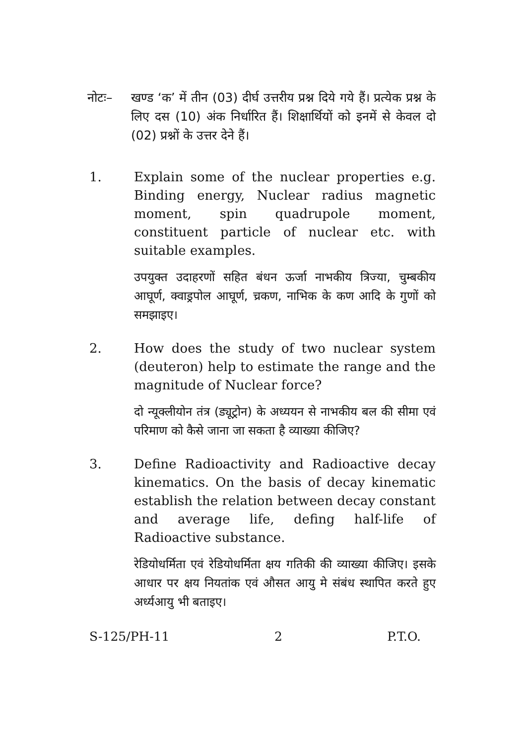नोटः– खण्ड ‘क’ में तीन (03) दीर्घ उत्तरीय प्रश्न दिये गये हैं। प्रत्येक प्रश्न के लिए दस (10) अंक निर्धारित हैं। शिक्षार्थियों को इनमें से केवल दो (02) प्रश्नों के उत्तर देने हैं।
1. Explain some of the nuclear properties e.g. Binding energy, Nuclear radius magnetic moment, spin quadrupole moment, constituent particle of nuclear etc. with suitable examples.
उपयुक्त उदाहरणों सहित बंधन ऊर्जा नाभकीय त्रिज्या, चुम्बकीय आघूर्ण, क्वाड्रपोल आघूर्ण, च्रकण, नाभिक के कण आदि के गुणों को समझाइए।
2. How does the study of two nuclear system (deuteron) help to estimate the range and the magnitude of Nuclear force?
दो न्यूक्लीयोन तंत्र (ड्यूट्रोन) के अध्ययन से नाभकीय बल की सीमा एवं परिमाण को कैसे जाना जा सकता है व्याख्या कीजिए?
3. Define Radioactivity and Radioactive decay kinematics. On the basis of decay kinematic establish the relation between decay constant and average life, defing half-life of Radioactive substance.
रेडियोधर्मिता एवं रेडियोधर्मिता क्षय गतिकी की व्याख्या कीजिए। इसके आधार पर क्षय नियतांक एवं औसत आयु मे संबंध स्थापित करते हुए अर्ध्यआयु भी बताइए।
S-125/PH-11 2 P.T.O.